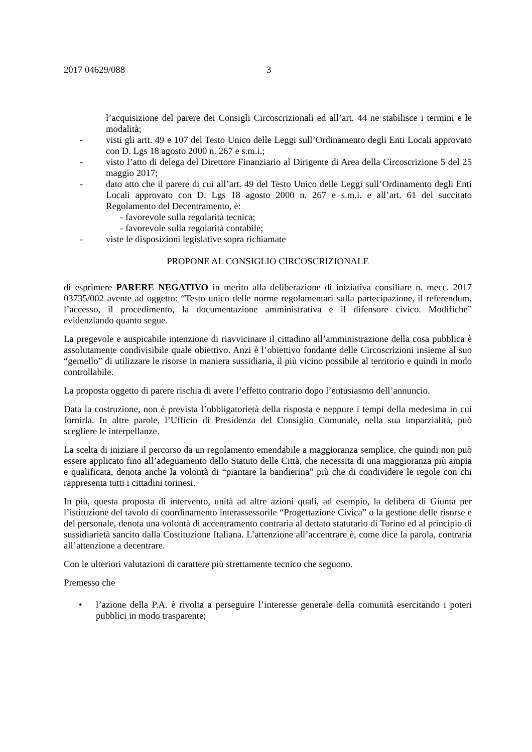2017 04629/088 3
l’acquisizione del parere dei Consigli Circoscrizionali ed all’art. 44 ne stabilisce i termini e le modalità;
- visti gli artt. 49 e 107 del Testo Unico delle Leggi sull’Ordinamento degli Enti Locali approvato con D. Lgs 18 agosto 2000 n. 267 e s.m.i.;
- visto l’atto di delega del Direttore Finanziario al Dirigente di Area della Circoscrizione 5 del 25 maggio 2017;
- dato atto che il parere di cui all’art. 49 del Testo Unico delle Leggi sull’Ordinamento degli Enti Locali approvato con D. Lgs 18 agosto 2000 n. 267 e s.m.i. e all’art. 61 del succitato Regolamento del Decentramento, è:
- favorevole sulla regolarità tecnica;
- favorevole sulla regolarità contabile;
- viste le disposizioni legislative sopra richiamate
PROPONE AL CONSIGLIO CIRCOSCRIZIONALE
di esprimere PARERE NEGATIVO in merito alla deliberazione di iniziativa consiliare n. mecc. 2017 03735/002 avente ad oggetto: “Testo unico delle norme regolamentari sulla partecipazione, il referendum, l’accesso, il procedimento, la documentazione amministrativa e il difensore civico. Modifiche” evidenziando quanto segue.
La pregevole e auspicabile intenzione di riavvicinare il cittadino all’amministrazione della cosa pubblica è assolutamente condivisibile quale obiettivo. Anzi è l’obiettivo fondante delle Circoscrizioni insieme al suo “gemello” di utilizzare le risorse in maniera sussidiaria, il più vicino possibile al territorio e quindi in modo controllabile.
La proposta oggetto di parere rischia di avere l’effetto contrario dopo l’entusiasmo dell’annuncio.
Data la costruzione, non è prevista l’obbligatorietà della risposta e neppure i tempi della medesima in cui fornirla. In altre parole, l’Ufficio di Presidenza del Consiglio Comunale, nella sua imparzialità, può scegliere le interpellanze.
La scelta di iniziare il percorso da un regolamento emendabile a maggioranza semplice, che quindi non può essere applicato fino all’adeguamento dello Statuto delle Città, che necessita di una maggioranza più ampia e qualificata, denota anche la volontà di “piantare la bandierina” più che di condividere le regole con chi rappresenta tutti i cittadini torinesi.
In più, questa proposta di intervento, unità ad altre azioni quali, ad esempio, la delibera di Giunta per l’istituzione del tavolo di coordinamento interassessorile “Progettazione Civica” o la gestione delle risorse e del personale, denota una volontà di accentramento contraria al dettato statutario di Torino ed al principio di sussidiarietà sancito dalla Costituzione Italiana. L’attenzione all’accentrare è, come dice la parola, contraria all’attenzione a decentrare.
Con le ulteriori valutazioni di carattere più strettamente tecnico che seguono.
Premesso che
• l’azione della P.A. è rivolta a perseguire l’interesse generale della comunità esercitando i poteri pubblici in modo trasparente;